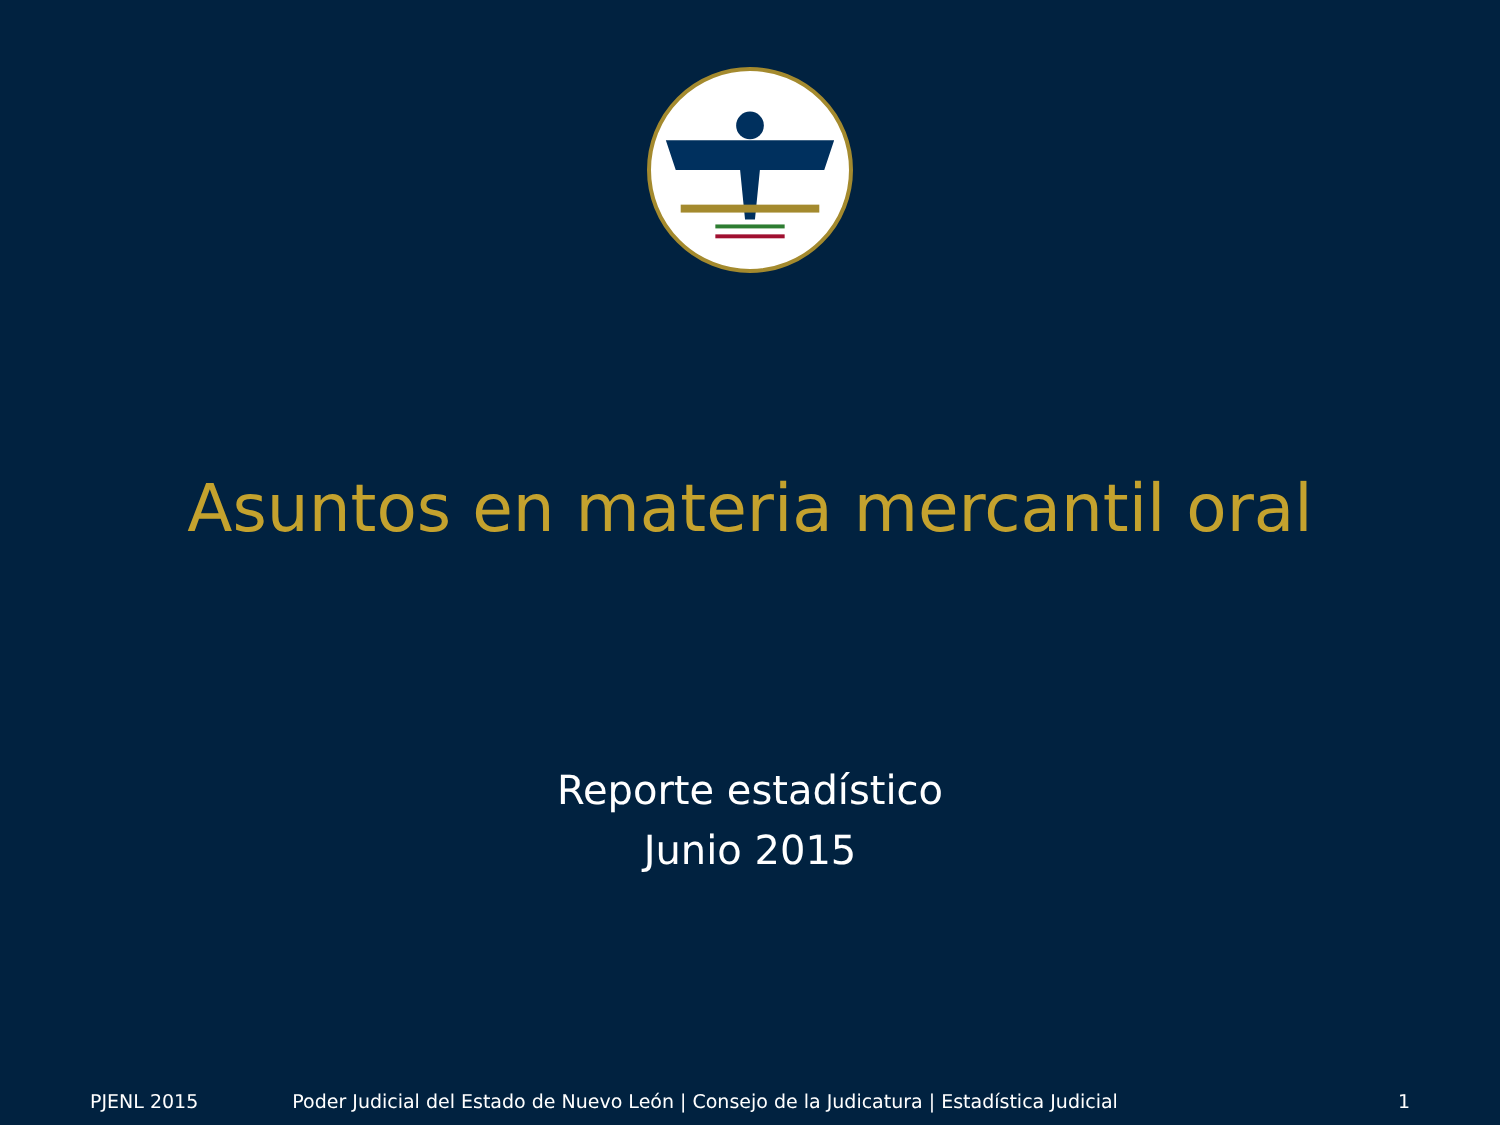Asuntos en materia mercantil oral
Reporte estadístico
Junio 2015
PJENL 2015 Poder Judicial del Estado de Nuevo León | Consejo de la Judicatura | Estadística Judicial 1